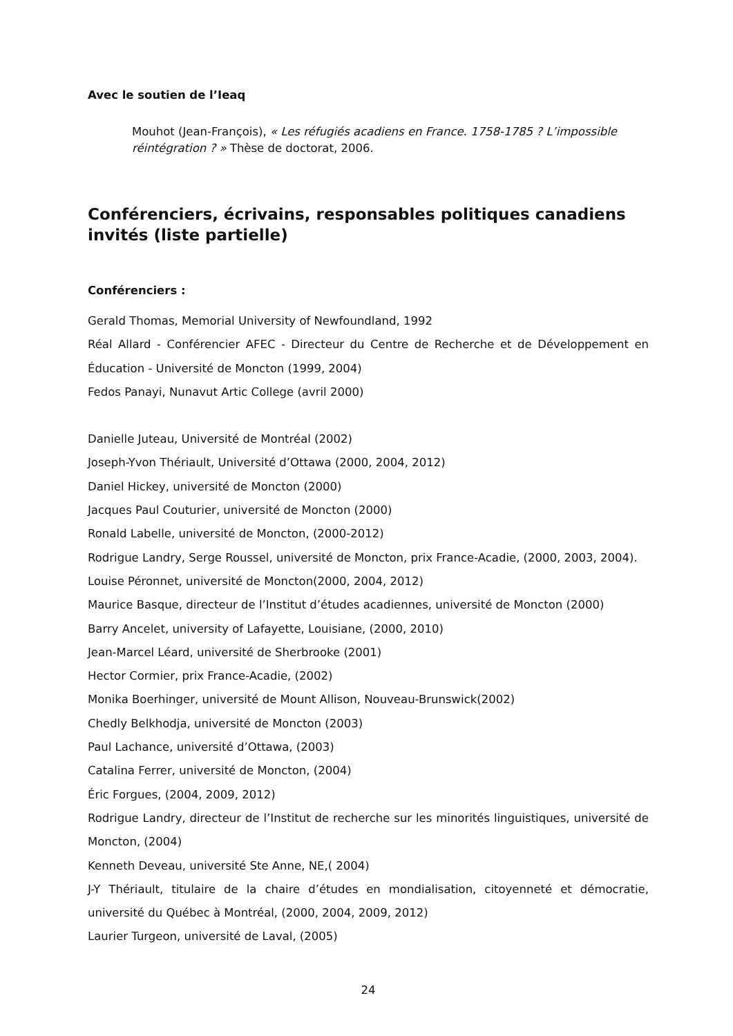Avec le soutien de l’Ieaq
Mouhot (Jean-François), « Les réfugiés acadiens en France. 1758-1785 ? L’impossible réintégration ? » Thèse de doctorat, 2006.
Conférenciers, écrivains, responsables politiques canadiens invités (liste partielle)
Conférenciers :
Gerald Thomas, Memorial University of Newfoundland, 1992
Réal Allard - Conférencier AFEC - Directeur du Centre de Recherche et de Développement en Éducation - Université de Moncton (1999, 2004)
Fedos Panayi, Nunavut Artic College (avril 2000)
Danielle Juteau, Université de Montréal (2002)
Joseph-Yvon Thériault, Université d’Ottawa (2000, 2004, 2012)
Daniel Hickey, université de Moncton (2000)
Jacques Paul Couturier, université de Moncton (2000)
Ronald Labelle, université de Moncton, (2000-2012)
Rodrigue Landry, Serge Roussel, université de Moncton, prix France-Acadie, (2000, 2003, 2004).
Louise Péronnet, université de Moncton(2000, 2004, 2012)
Maurice Basque, directeur de l’Institut d’études acadiennes, université de Moncton (2000)
Barry Ancelet, university of Lafayette, Louisiane, (2000, 2010)
Jean-Marcel Léard, université de Sherbrooke (2001)
Hector Cormier, prix France-Acadie, (2002)
Monika Boerhinger, université de Mount Allison, Nouveau-Brunswick(2002)
Chedly Belkhodja, université de Moncton (2003)
Paul Lachance, université d’Ottawa, (2003)
Catalina Ferrer, université de Moncton, (2004)
Éric Forgues, (2004, 2009, 2012)
Rodrigue Landry, directeur de l’Institut de recherche sur les minorités linguistiques, université de Moncton, (2004)
Kenneth Deveau, université Ste Anne, NE,( 2004)
J-Y Thériault, titulaire de la chaire d’études en mondialisation, citoyenneté et démocratie, université du Québec à Montréal, (2000, 2004, 2009, 2012)
Laurier Turgeon, université de Laval, (2005)
24